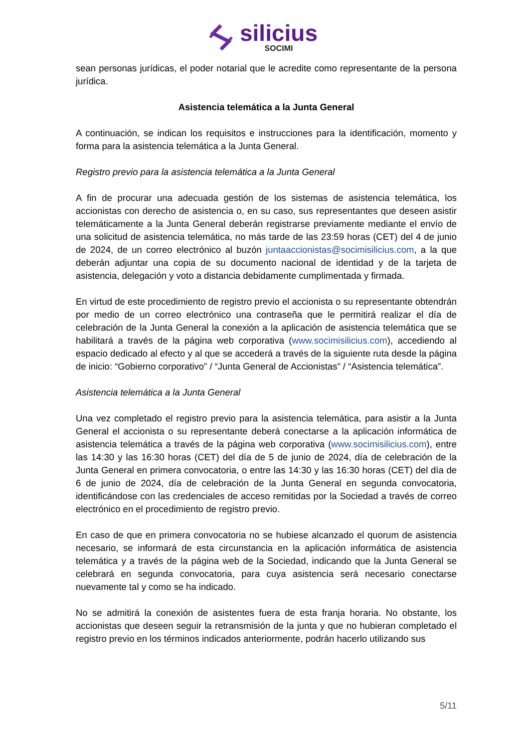silicius
SOCIMI
sean personas jurídicas, el poder notarial que le acredite como representante de la persona jurídica.
Asistencia telemática a la Junta General
A continuación, se indican los requisitos e instrucciones para la identificación, momento y forma para la asistencia telemática a la Junta General.
Registro previo para la asistencia telemática a la Junta General
A fin de procurar una adecuada gestión de los sistemas de asistencia telemática, los accionistas con derecho de asistencia o, en su caso, sus representantes que deseen asistir telemáticamente a la Junta General deberán registrarse previamente mediante el envío de una solicitud de asistencia telemática, no más tarde de las 23:59 horas (CET) del 4 de junio de 2024, de un correo electrónico al buzón juntaaccionistas@socimisilicius.com, a la que deberán adjuntar una copia de su documento nacional de identidad y de la tarjeta de asistencia, delegación y voto a distancia debidamente cumplimentada y firmada.
En virtud de este procedimiento de registro previo el accionista o su representante obtendrán por medio de un correo electrónico una contraseña que le permitirá realizar el día de celebración de la Junta General la conexión a la aplicación de asistencia telemática que se habilitará a través de la página web corporativa (www.socimisilicius.com), accediendo al espacio dedicado al efecto y al que se accederá a través de la siguiente ruta desde la página de inicio: “Gobierno corporativo” / “Junta General de Accionistas” / “Asistencia telemática”.
Asistencia telemática a la Junta General
Una vez completado el registro previo para la asistencia telemática, para asistir a la Junta General el accionista o su representante deberá conectarse a la aplicación informática de asistencia telemática a través de la página web corporativa (www.socimisilicius.com), entre las 14:30 y las 16:30 horas (CET) del día de 5 de junio de 2024, día de celebración de la Junta General en primera convocatoria, o entre las 14:30 y las 16:30 horas (CET) del día de 6 de junio de 2024, día de celebración de la Junta General en segunda convocatoria, identificándose con las credenciales de acceso remitidas por la Sociedad a través de correo electrónico en el procedimiento de registro previo.
En caso de que en primera convocatoria no se hubiese alcanzado el quorum de asistencia necesario, se informará de esta circunstancia en la aplicación informática de asistencia telemática y a través de la página web de la Sociedad, indicando que la Junta General se celebrará en segunda convocatoria, para cuya asistencia será necesario conectarse nuevamente tal y como se ha indicado.
No se admitirá la conexión de asistentes fuera de esta franja horaria. No obstante, los accionistas que deseen seguir la retransmisión de la junta y que no hubieran completado el registro previo en los términos indicados anteriormente, podrán hacerlo utilizando sus
5/11